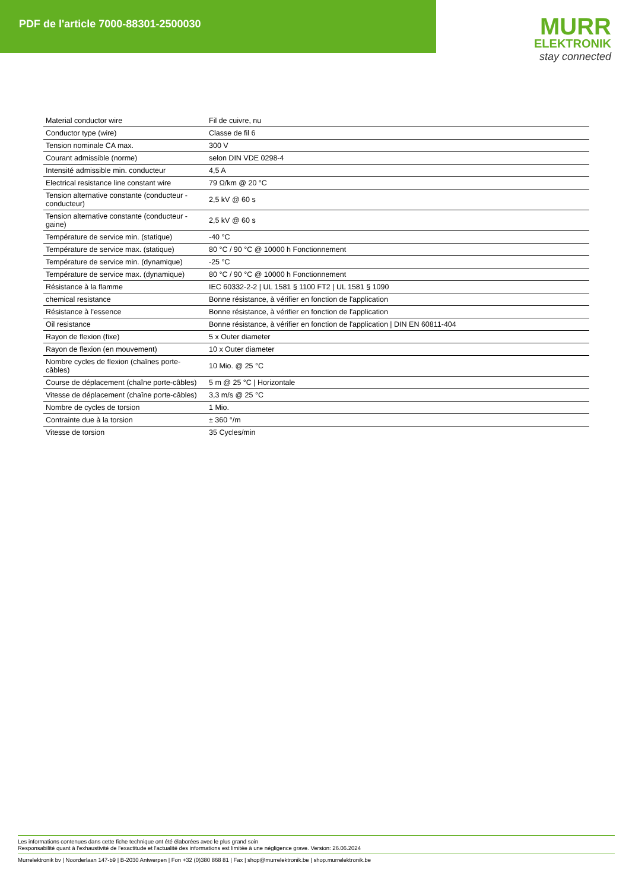PDF de l'article 7000-88301-2500030
MURR
ELEKTRONIK
stay connected
| Material conductor wire | Fil de cuivre, nu |
| Conductor type (wire) | Classe de fil 6 |
| Tension nominale CA max. | 300 V |
| Courant admissible (norme) | selon DIN VDE 0298-4 |
| Intensité admissible min. conducteur | 4,5 A |
| Electrical resistance line constant wire | 79 Ω/km @ 20 °C |
| Tension alternative constante (conducteur - conducteur) | 2,5 kV @ 60 s |
| Tension alternative constante (conducteur - gaine) | 2,5 kV @ 60 s |
| Température de service min. (statique) | -40 °C |
| Température de service max. (statique) | 80 °C / 90 °C @ 10000 h Fonctionnement |
| Température de service min. (dynamique) | -25 °C |
| Température de service max. (dynamique) | 80 °C / 90 °C @ 10000 h Fonctionnement |
| Résistance à la flamme | IEC 60332-2-2 / UL 1581 § 1100 FT2 / UL 1581 § 1090 |
| chemical resistance | Bonne résistance, à vérifier en fonction de l'application |
| Résistance à l'essence | Bonne résistance, à vérifier en fonction de l'application |
| Oil resistance | Bonne résistance, à vérifier en fonction de l'application / DIN EN 60811-404 |
| Rayon de flexion (fixe) | 5 x Outer diameter |
| Rayon de flexion (en mouvement) | 10 x Outer diameter |
| Nombre cycles de flexion (chaînes porte-câbles) | 10 Mio. @ 25 °C |
| Course de déplacement (chaîne porte-câbles) | 5 m @ 25 °C / Horizontale |
| Vitesse de déplacement (chaîne porte-câbles) | 3,3 m/s @ 25 °C |
| Nombre de cycles de torsion | 1 Mio. |
| Contrainte due à la torsion | ± 360 °/m |
| Vitesse de torsion | 35 Cycles/min |
Les informations contenues dans cette fiche technique ont été élaborées avec le plus grand soin
Responsabilité quant à l'exhaustivité de l'exactitude et l'actualité des informations est limitée à une négligence grave. Version: 26.06.2024
Murrelektronik bv | Noorderlaan 147-b9 | B-2030 Antwerpen | Fon +32 (0)380 868 81 | Fax | shop@murrelektronik.be | shop.murrelektronik.be